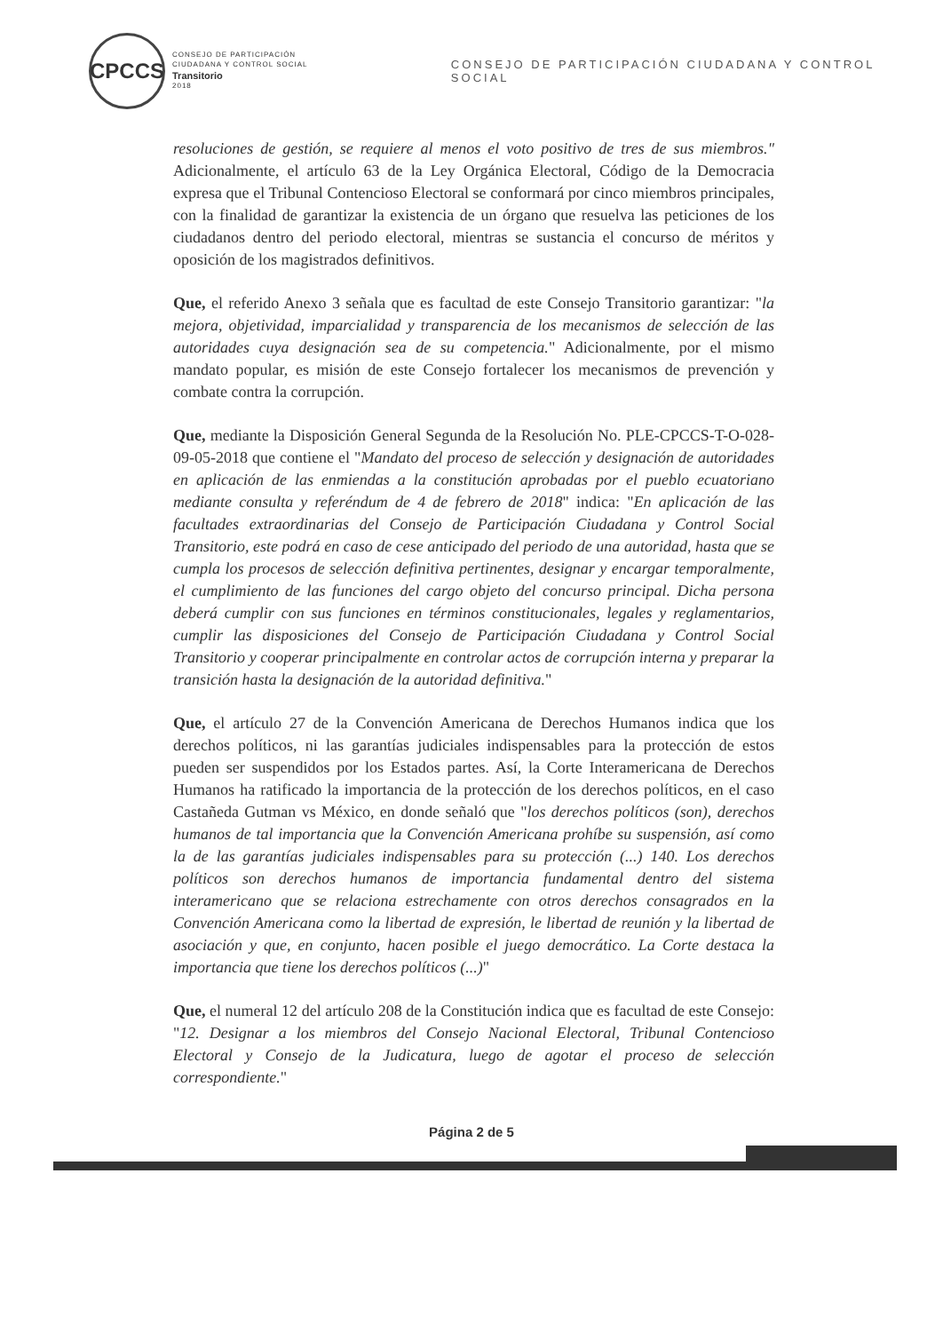CPCCS
CONSEJO DE PARTICIPACIÓN
CIUDADANA Y CONTROL SOCIAL
Transitorio
2018
CONSEJO DE PARTICIPACIÓN CIUDADANA Y CONTROL SOCIAL
resoluciones de gestión, se requiere al menos el voto positivo de tres de sus miembros." Adicionalmente, el artículo 63 de la Ley Orgánica Electoral, Código de la Democracia expresa que el Tribunal Contencioso Electoral se conformará por cinco miembros principales, con la finalidad de garantizar la existencia de un órgano que resuelva las peticiones de los ciudadanos dentro del periodo electoral, mientras se sustancia el concurso de méritos y oposición de los magistrados definitivos.
Que, el referido Anexo 3 señala que es facultad de este Consejo Transitorio garantizar: "la mejora, objetividad, imparcialidad y transparencia de los mecanismos de selección de las autoridades cuya designación sea de su competencia." Adicionalmente, por el mismo mandato popular, es misión de este Consejo fortalecer los mecanismos de prevención y combate contra la corrupción.
Que, mediante la Disposición General Segunda de la Resolución No. PLE-CPCCS-T-O-028-09-05-2018 que contiene el "Mandato del proceso de selección y designación de autoridades en aplicación de las enmiendas a la constitución aprobadas por el pueblo ecuatoriano mediante consulta y referéndum de 4 de febrero de 2018" indica: "En aplicación de las facultades extraordinarias del Consejo de Participación Ciudadana y Control Social Transitorio, este podrá en caso de cese anticipado del periodo de una autoridad, hasta que se cumpla los procesos de selección definitiva pertinentes, designar y encargar temporalmente, el cumplimiento de las funciones del cargo objeto del concurso principal. Dicha persona deberá cumplir con sus funciones en términos constitucionales, legales y reglamentarios, cumplir las disposiciones del Consejo de Participación Ciudadana y Control Social Transitorio y cooperar principalmente en controlar actos de corrupción interna y preparar la transición hasta la designación de la autoridad definitiva."
Que, el artículo 27 de la Convención Americana de Derechos Humanos indica que los derechos políticos, ni las garantías judiciales indispensables para la protección de estos pueden ser suspendidos por los Estados partes. Así, la Corte Interamericana de Derechos Humanos ha ratificado la importancia de la protección de los derechos políticos, en el caso Castañeda Gutman vs México, en donde señaló que "los derechos políticos (son), derechos humanos de tal importancia que la Convención Americana prohíbe su suspensión, así como la de las garantías judiciales indispensables para su protección (...) 140. Los derechos políticos son derechos humanos de importancia fundamental dentro del sistema interamericano que se relaciona estrechamente con otros derechos consagrados en la Convención Americana como la libertad de expresión, le libertad de reunión y la libertad de asociación y que, en conjunto, hacen posible el juego democrático. La Corte destaca la importancia que tiene los derechos políticos (...)"
Que, el numeral 12 del artículo 208 de la Constitución indica que es facultad de este Consejo: "12. Designar a los miembros del Consejo Nacional Electoral, Tribunal Contencioso Electoral y Consejo de la Judicatura, luego de agotar el proceso de selección correspondiente."
Página 2 de 5